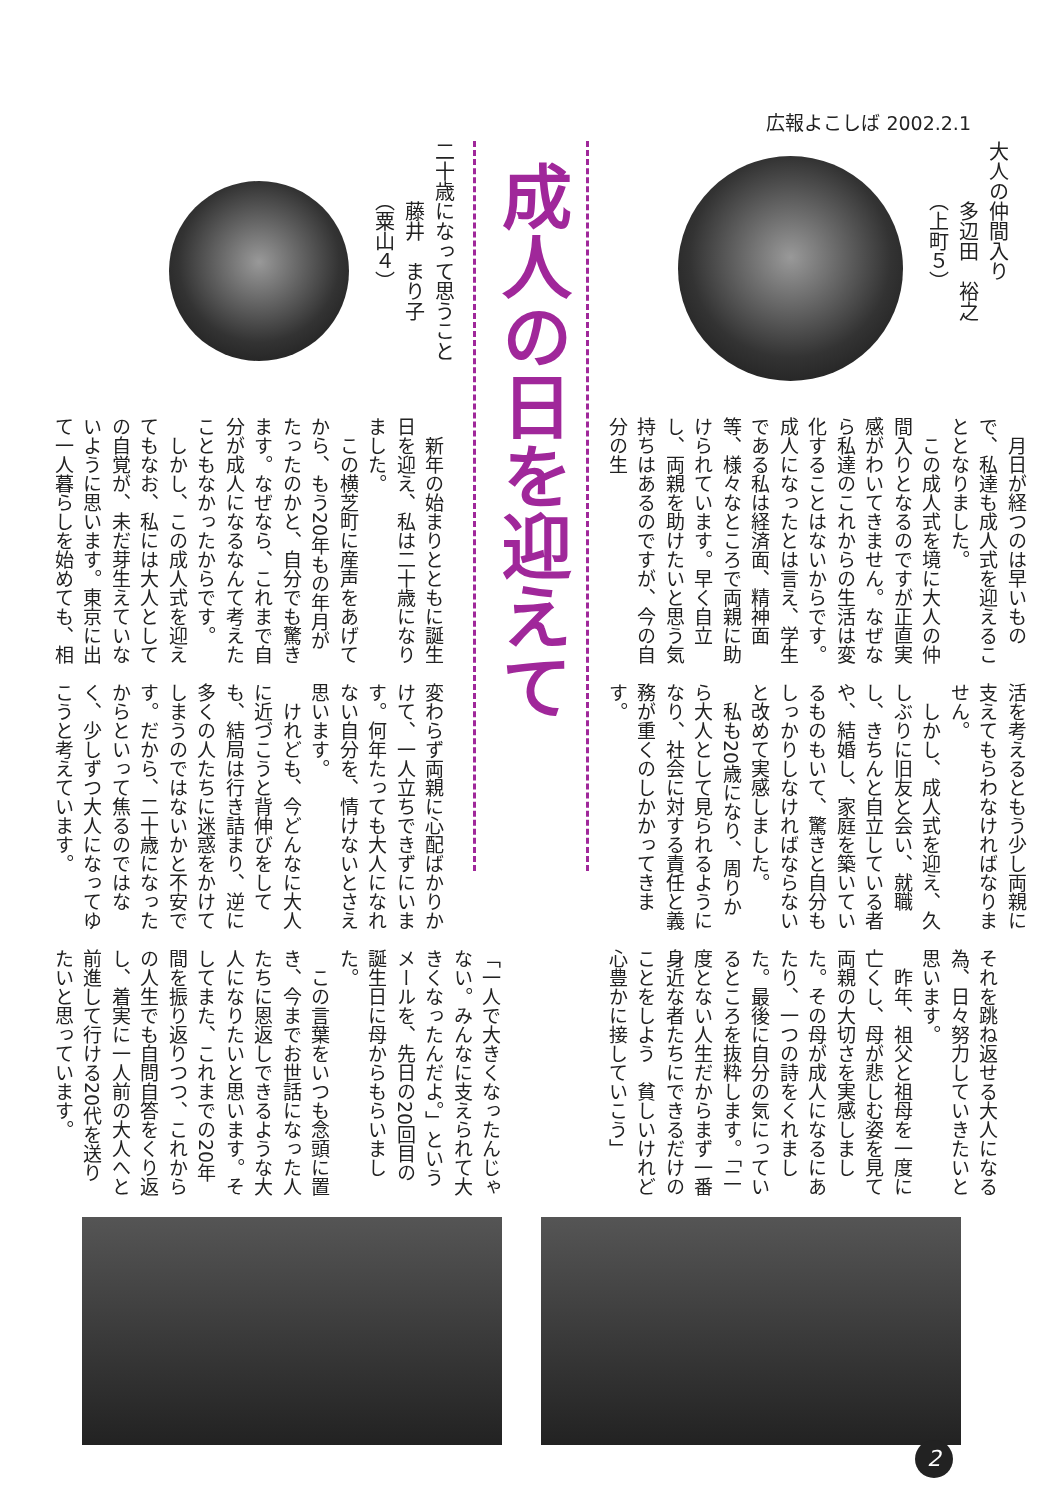広報よこしば 2002.2.1
大人の仲間入り
　　　多辺田　裕之
　　　（上町５）
　月日が経つのは早いもので、私達も成人式を迎えることとなりました。
　この成人式を境に大人の仲間入りとなるのですが正直実感がわいてきません。なぜなら私達のこれからの生活は変化することはないからです。成人になったとは言え、学生である私は経済面、精神面等、様々なところで両親に助けられています。早く自立し、両親を助けたいと思う気持ちはあるのですが、今の自分の生
活を考えるともう少し両親に支えてもらわなければなりません。
　しかし、成人式を迎え、久しぶりに旧友と会い、就職し、きちんと自立している者や、結婚し、家庭を築いているものもいて、驚きと自分もしっかりしなければならないと改めて実感しました。
　私も20歳になり、周りから大人として見られるようになり、社会に対する責任と義務が重くのしかかってきます。
それを跳ね返せる大人になる為、日々努力していきたいと思います。
　昨年、祖父と祖母を一度に亡くし、母が悲しむ姿を見て両親の大切さを実感しました。その母が成人になるにあたり、一つの詩をくれました。最後に自分の気にっているところを抜粋します。「二度とない人生だからまず一番身近な者たちにできるだけのことをしよう　貧しいけれど心豊かに接していこう」
成人の日を迎えて
二十歳になって思うこと
　　　藤井　まり子
　　　（粟山４）
　新年の始まりとともに誕生日を迎え、私は二十歳になりました。
　この横芝町に産声をあげてから、もう20年もの年月がたったのかと、自分でも驚きます。なぜなら、これまで自分が成人になるなんて考えたこともなかったからです。
　しかし、この成人式を迎えてもなお、私には大人としての自覚が、未だ芽生えていないように思います。東京に出て一人暮らしを始めても、相
変わらず両親に心配ばかりかけて、一人立ちできずにいます。何年たっても大人になれない自分を、情けないとさえ思います。
　けれども、今どんなに大人に近づこうと背伸びをしても、結局は行き詰まり、逆に多くの人たちに迷惑をかけてしまうのではないかと不安です。だから、二十歳になったからといって焦るのではなく、少しずつ大人になってゆこうと考えています。
「一人で大きくなったんじゃない。みんなに支えられて大きくなったんだよ。」というメールを、先日の20回目の誕生日に母からもらいました。
　この言葉をいつも念頭に置き、今までお世話になった人たちに恩返しできるような大人になりたいと思います。そしてまた、これまでの20年間を振り返りつつ、これからの人生でも自問自答をくり返し、着実に一人前の大人へと前進して行ける20代を送りたいと思っています。
2